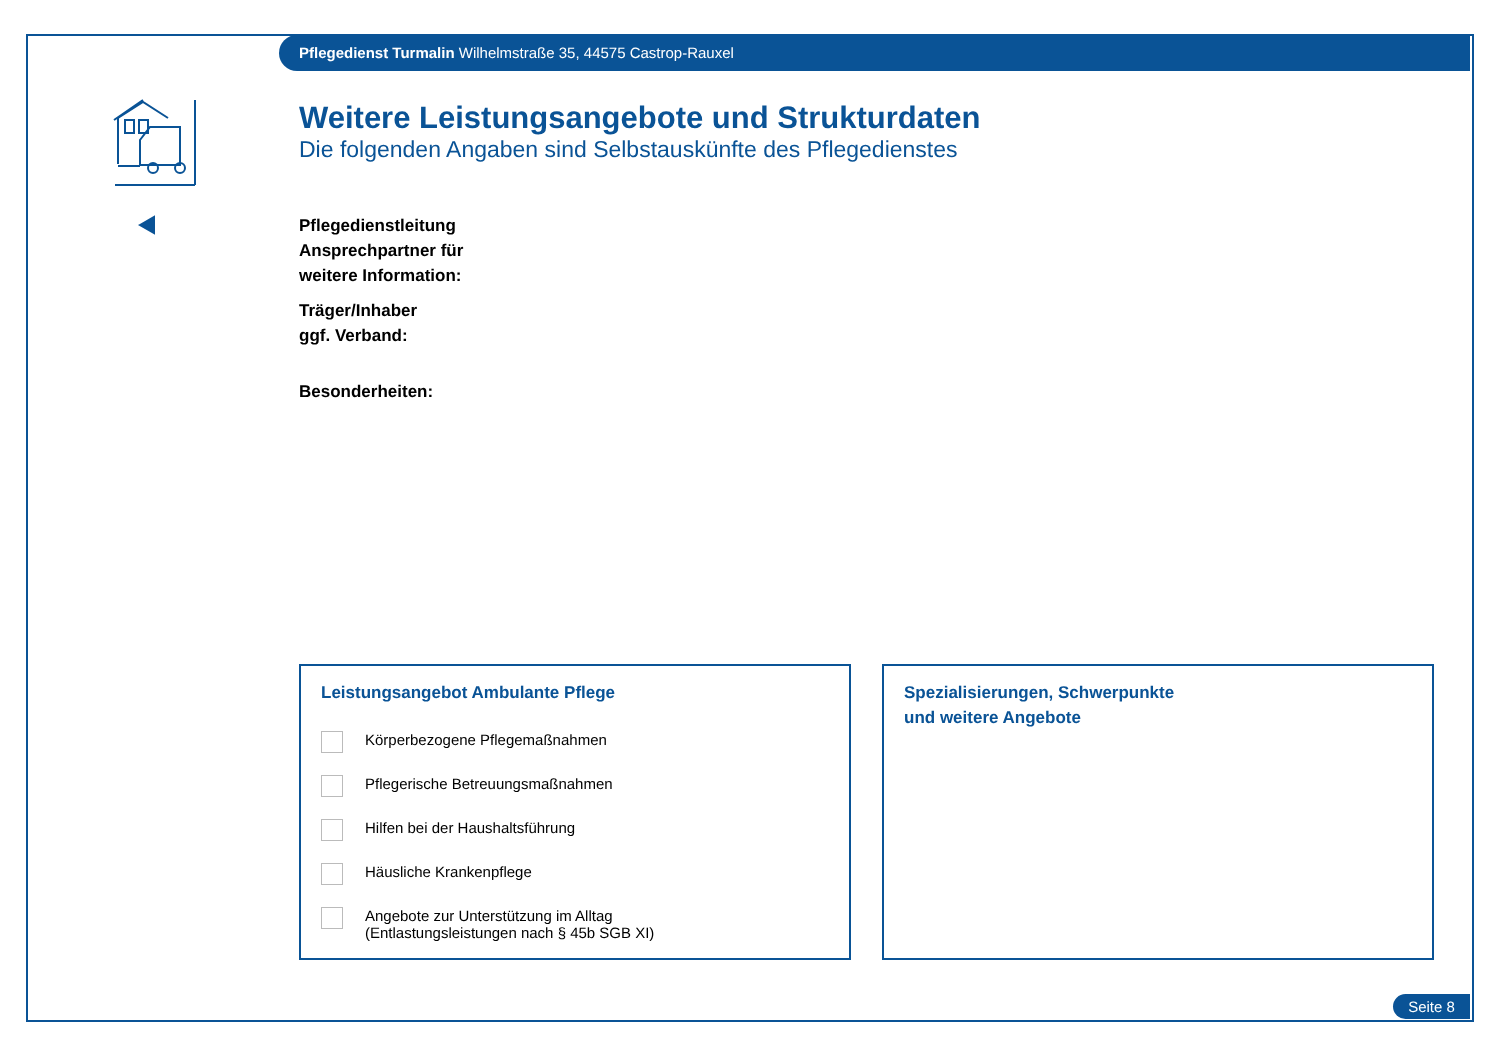Pflegedienst Turmalin Wilhelmstraße 35, 44575 Castrop-Rauxel
Weitere Leistungsangebote und Strukturdaten
Die folgenden Angaben sind Selbstauskünfte des Pflegedienstes
Pflegedienstleitung
Ansprechpartner für
weitere Information:
Träger/Inhaber
ggf. Verband:
Besonderheiten:
Leistungsangebot Ambulante Pflege
Körperbezogene Pflegemaßnahmen
Pflegerische Betreuungsmaßnahmen
Hilfen bei der Haushaltsführung
Häusliche Krankenpflege
Angebote zur Unterstützung im Alltag
(Entlastungsleistungen nach § 45b SGB XI)
Spezialisierungen, Schwerpunkte
und weitere Angebote
Seite 8